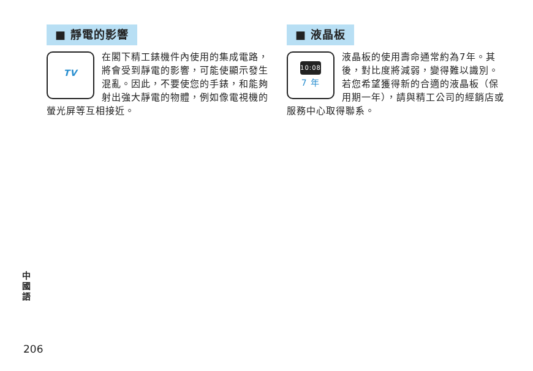■ 靜電的影響
TV
在閣下精工錶機件內使用的集成電路，將會受到靜電的影響，可能使顯示發生混亂。因此，不要使您的手錶，和能夠射出強大靜電的物體，例如像電視機的螢光屏等互相接近。
■ 液晶板
10:08
7 年
液晶板的使用壽命通常約為7年。其後，對比度將減弱，變得難以識別。若您希望獲得新的合適的液晶板（保用期一年），請與精工公司的經銷店或服務中心取得聯系。
中
國
語
206